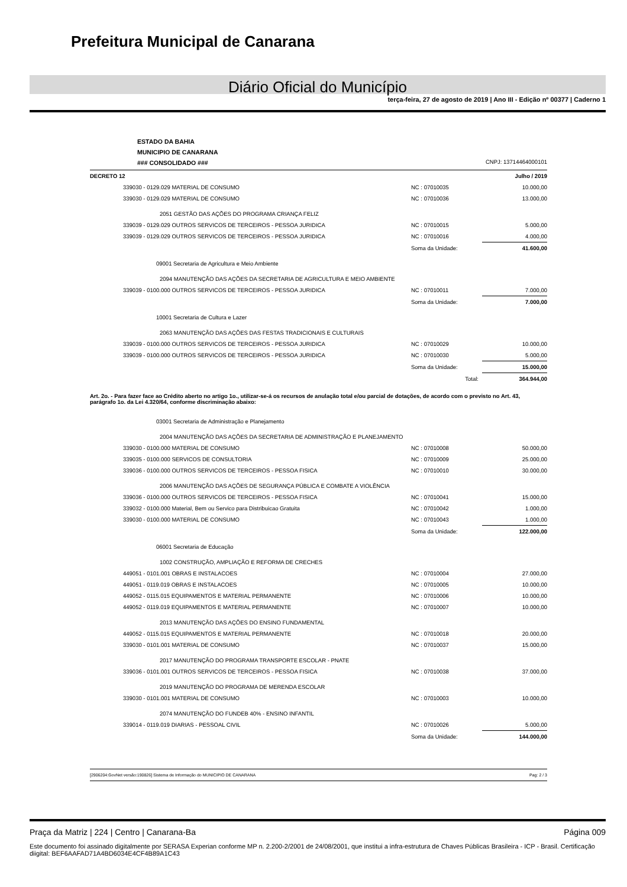Prefeitura Municipal de Canarana
Diário Oficial do Município
terça-feira, 27 de agosto de 2019 | Ano III - Edição nº 00377 | Caderno 1
ESTADO DA BAHIA
MUNICIPIO DE CANARANA
### CONSOLIDADO ###
CNPJ: 13714464000101
| DECRETO 12 | Julho / 2019 |
| 339030 - 0129.029 MATERIAL DE CONSUMO | NC : 07010035 | 10.000,00 |
| 339030 - 0129.029 MATERIAL DE CONSUMO | NC : 07010036 | 13.000,00 |
| 2051 GESTÃO DAS AÇÕES DO PROGRAMA CRIANÇA FELIZ | | |
| 339039 - 0129.029 OUTROS SERVICOS DE TERCEIROS - PESSOA JURIDICA | NC : 07010015 | 5.000,00 |
| 339039 - 0129.029 OUTROS SERVICOS DE TERCEIROS - PESSOA JURIDICA | NC : 07010016 | 4.000,00 |
| | Soma da Unidade: | 41.600,00 |
| 09001 Secretaria de Agricultura e Meio Ambiente | | |
| 2094 MANUTENÇÃO DAS AÇÕES DA SECRETARIA DE AGRICULTURA E MEIO AMBIENTE | | |
| 339039 - 0100.000 OUTROS SERVICOS DE TERCEIROS - PESSOA JURIDICA | NC : 07010011 | 7.000,00 |
| | Soma da Unidade: | 7.000,00 |
| 10001 Secretaria de Cultura e Lazer | | |
| 2063 MANUTENÇÃO DAS AÇÕES DAS FESTAS TRADICIONAIS E CULTURAIS | | |
| 339039 - 0100.000 OUTROS SERVICOS DE TERCEIROS - PESSOA JURIDICA | NC : 07010029 | 10.000,00 |
| 339039 - 0100.000 OUTROS SERVICOS DE TERCEIROS - PESSOA JURIDICA | NC : 07010030 | 5.000,00 |
| | Soma da Unidade: | 15.000,00 |
| | Total: | 364.944,00 |
| Art. 2o. - Para fazer face ao Crédito aberto no artigo 1o., utilizar-se-á os recursos de anulação total e/ou parcial de dotações, de acordo com o previsto no Art. 43, parágrafo 1o. da Lei 4.320/64, conforme discriminação abaixo: | | |
| 03001 Secretaria de Administração e Planejamento | | |
| 2004 MANUTENÇÃO DAS AÇÕES DA SECRETARIA DE ADMINISTRAÇÃO E PLANEJAMENTO | | |
| 339030 - 0100.000 MATERIAL DE CONSUMO | NC : 07010008 | 50.000,00 |
| 339035 - 0100.000 SERVICOS DE CONSULTORIA | NC : 07010009 | 25.000,00 |
| 339036 - 0100.000 OUTROS SERVICOS DE TERCEIROS - PESSOA FISICA | NC : 07010010 | 30.000,00 |
| 2006 MANUTENÇÃO DAS AÇÕES DE SEGURANÇA PÚBLICA E COMBATE A VIOLÊNCIA | | |
| 339036 - 0100.000 OUTROS SERVICOS DE TERCEIROS - PESSOA FISICA | NC : 07010041 | 15.000,00 |
| 339032 - 0100.000 Material, Bem ou Servico para Distribuicao Gratuita | NC : 07010042 | 1.000,00 |
| 339030 - 0100.000 MATERIAL DE CONSUMO | NC : 07010043 | 1.000,00 |
| | Soma da Unidade: | 122.000,00 |
| 06001 Secretaria de Educação | | |
| 1002 CONSTRUÇÃO, AMPLIAÇÃO E REFORMA DE CRECHES | | |
| 449051 - 0101.001 OBRAS E INSTALACOES | NC : 07010004 | 27.000,00 |
| 449051 - 0119.019 OBRAS E INSTALACOES | NC : 07010005 | 10.000,00 |
| 449052 - 0115.015 EQUIPAMENTOS E MATERIAL PERMANENTE | NC : 07010006 | 10.000,00 |
| 449052 - 0119.019 EQUIPAMENTOS E MATERIAL PERMANENTE | NC : 07010007 | 10.000,00 |
| 2013 MANUTENÇÃO DAS AÇÕES DO ENSINO FUNDAMENTAL | | |
| 449052 - 0115.015 EQUIPAMENTOS E MATERIAL PERMANENTE | NC : 07010018 | 20.000,00 |
| 339030 - 0101.001 MATERIAL DE CONSUMO | NC : 07010037 | 15.000,00 |
| 2017 MANUTENÇÃO DO PROGRAMA TRANSPORTE ESCOLAR - PNATE | | |
| 339036 - 0101.001 OUTROS SERVICOS DE TERCEIROS - PESSOA FISICA | NC : 07010038 | 37.000,00 |
| 2019 MANUTENÇÃO DO PROGRAMA DE MERENDA ESCOLAR | | |
| 339030 - 0101.001 MATERIAL DE CONSUMO | NC : 07010003 | 10.000,00 |
| 2074 MANUTENÇÃO DO FUNDEB 40% - ENSINO INFANTIL | | |
| 339014 - 0119.019 DIARIAS - PESSOAL CIVIL | NC : 07010026 | 5.000,00 |
| | Soma da Unidade: | 144.000,00 |
[2906204:GovNet versão:190826] Sistema de Informação do MUNICIPIO DE CANARANA Pag: 2 / 3
Praça da Matriz | 224 | Centro | Canarana-Ba Página 009
Este documento foi assinado digitalmente por SERASA Experian conforme MP n. 2.200-2/2001 de 24/08/2001, que institui a infra-estrutura de Chaves Públicas Brasileira - ICP - Brasil. Certificação diigital: BEF6AAFAD71A4BD6034E4CF4B89A1C43